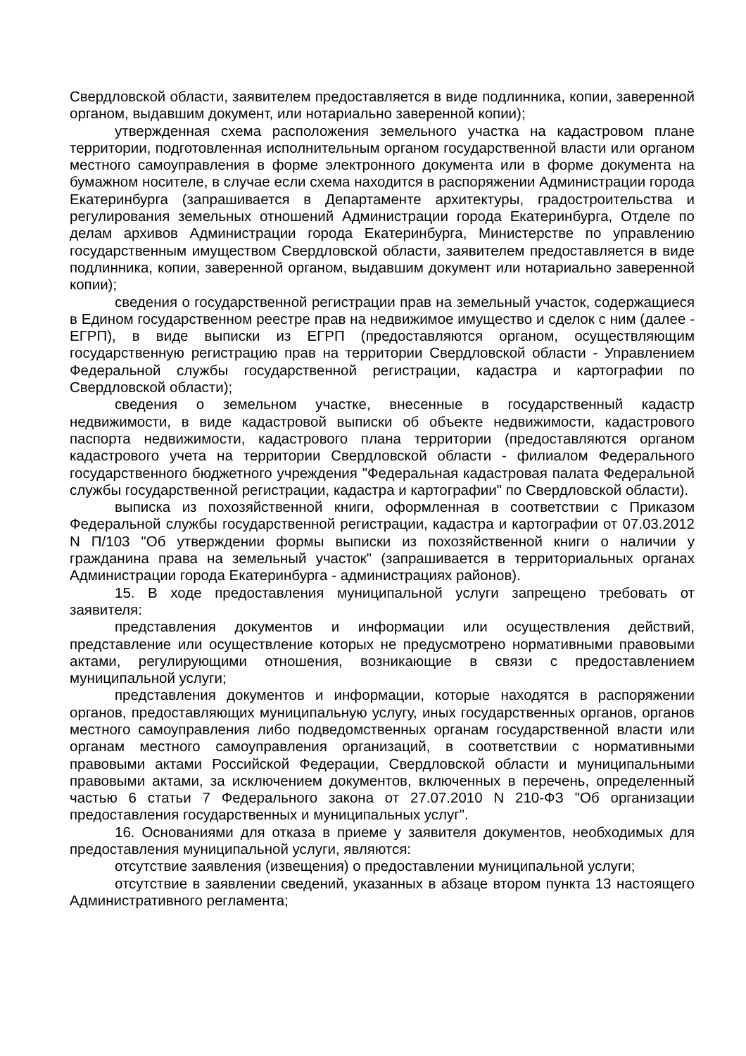Свердловской области, заявителем предоставляется в виде подлинника, копии, заверенной органом, выдавшим документ, или нотариально заверенной копии);
утвержденная схема расположения земельного участка на кадастровом плане территории, подготовленная исполнительным органом государственной власти или органом местного самоуправления в форме электронного документа или в форме документа на бумажном носителе, в случае если схема находится в распоряжении Администрации города Екатеринбурга (запрашивается в Департаменте архитектуры, градостроительства и регулирования земельных отношений Администрации города Екатеринбурга, Отделе по делам архивов Администрации города Екатеринбурга, Министерстве по управлению государственным имуществом Свердловской области, заявителем предоставляется в виде подлинника, копии, заверенной органом, выдавшим документ или нотариально заверенной копии);
сведения о государственной регистрации прав на земельный участок, содержащиеся в Едином государственном реестре прав на недвижимое имущество и сделок с ним (далее - ЕГРП), в виде выписки из ЕГРП (предоставляются органом, осуществляющим государственную регистрацию прав на территории Свердловской области - Управлением Федеральной службы государственной регистрации, кадастра и картографии по Свердловской области);
сведения о земельном участке, внесенные в государственный кадастр недвижимости, в виде кадастровой выписки об объекте недвижимости, кадастрового паспорта недвижимости, кадастрового плана территории (предоставляются органом кадастрового учета на территории Свердловской области - филиалом Федерального государственного бюджетного учреждения "Федеральная кадастровая палата Федеральной службы государственной регистрации, кадастра и картографии" по Свердловской области).
выписка из похозяйственной книги, оформленная в соответствии с Приказом Федеральной службы государственной регистрации, кадастра и картографии от 07.03.2012 N П/103 "Об утверждении формы выписки из похозяйственной книги о наличии у гражданина права на земельный участок" (запрашивается в территориальных органах Администрации города Екатеринбурга - администрациях районов).
15. В ходе предоставления муниципальной услуги запрещено требовать от заявителя:
представления документов и информации или осуществления действий, представление или осуществление которых не предусмотрено нормативными правовыми актами, регулирующими отношения, возникающие в связи с предоставлением муниципальной услуги;
представления документов и информации, которые находятся в распоряжении органов, предоставляющих муниципальную услугу, иных государственных органов, органов местного самоуправления либо подведомственных органам государственной власти или органам местного самоуправления организаций, в соответствии с нормативными правовыми актами Российской Федерации, Свердловской области и муниципальными правовыми актами, за исключением документов, включенных в перечень, определенный частью 6 статьи 7 Федерального закона от 27.07.2010 N 210-ФЗ "Об организации предоставления государственных и муниципальных услуг".
16. Основаниями для отказа в приеме у заявителя документов, необходимых для предоставления муниципальной услуги, являются:
отсутствие заявления (извещения) о предоставлении муниципальной услуги;
отсутствие в заявлении сведений, указанных в абзаце втором пункта 13 настоящего Административного регламента;